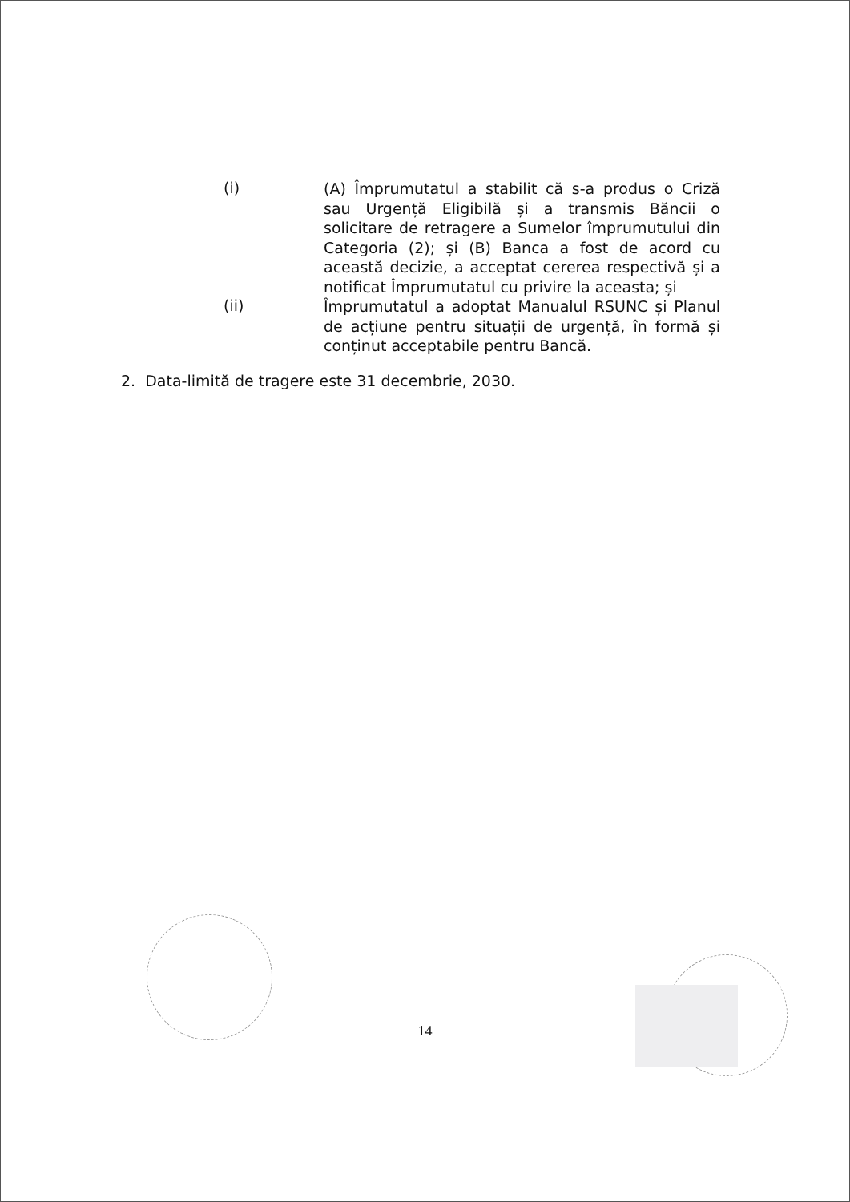(i)
(A) Împrumutatul a stabilit că s-a produs o Criză sau Urgență Eligibilă și a transmis Băncii o solicitare de retragere a Sumelor împrumutului din Categoria (2); și (B) Banca a fost de acord cu această decizie, a acceptat cererea respectivă și a notificat Împrumutatul cu privire la aceasta; și
(ii)
Împrumutatul a adoptat Manualul RSUNC și Planul de acțiune pentru situații de urgență, în formă și conținut acceptabile pentru Bancă.
2. Data-limită de tragere este 31 decembrie, 2030.
14